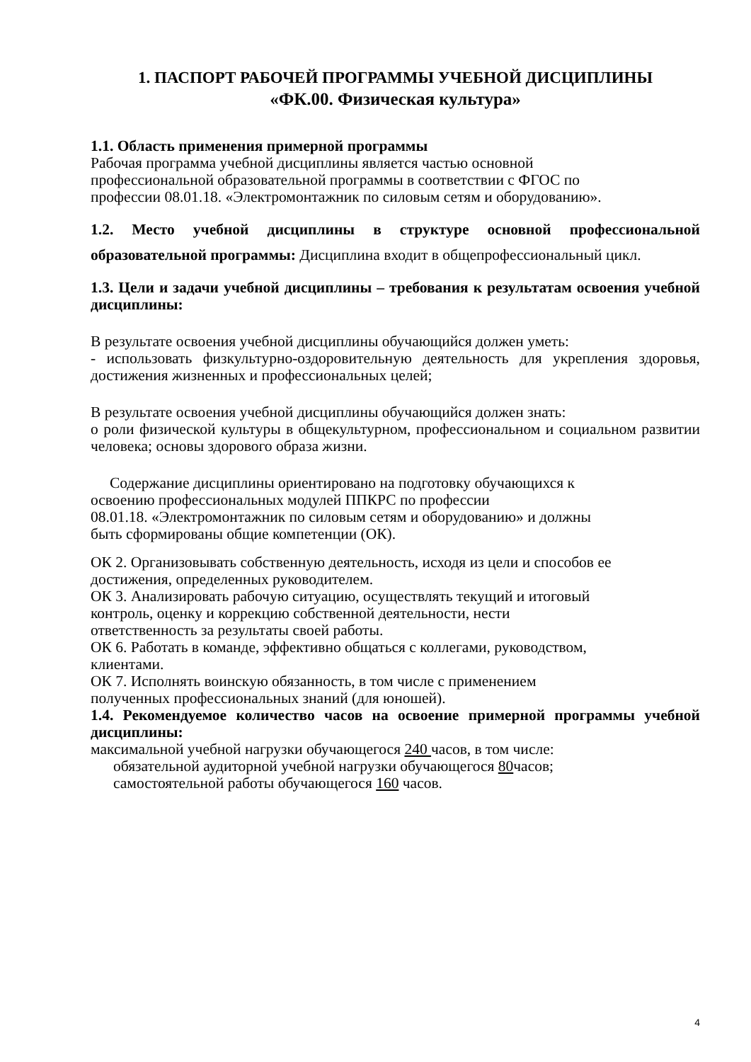1. ПАСПОРТ РАБОЧЕЙ ПРОГРАММЫ УЧЕБНОЙ ДИСЦИПЛИНЫ
«ФК.00. Физическая культура»
1.1. Область применения примерной программы
Рабочая программа учебной дисциплины является частью основной
профессиональной образовательной программы в соответствии с ФГОС по
профессии 08.01.18. «Электромонтажник по силовым сетям и оборудованию».
1.2. Место учебной дисциплины в структуре основной профессиональной образовательной программы: Дисциплина входит в общепрофессиональный цикл.
1.3. Цели и задачи учебной дисциплины – требования к результатам освоения учебной дисциплины:
В результате освоения учебной дисциплины обучающийся должен уметь:
- использовать физкультурно-оздоровительную деятельность для укрепления здоровья, достижения жизненных и профессиональных целей;
В результате освоения учебной дисциплины обучающийся должен знать:
о роли физической культуры в общекультурном, профессиональном и социальном развитии человека; основы здорового образа жизни.
Содержание дисциплины ориентировано на подготовку обучающихся к
освоению профессиональных модулей ППКРС по профессии
08.01.18. «Электромонтажник по силовым сетям и оборудованию» и должны
быть сформированы общие компетенции (ОК).
ОК 2. Организовывать собственную деятельность, исходя из цели и способов ее
достижения, определенных руководителем.
ОК 3. Анализировать рабочую ситуацию, осуществлять текущий и итоговый
контроль, оценку и коррекцию собственной деятельности, нести
ответственность за результаты своей работы.
ОК 6. Работать в команде, эффективно общаться с коллегами, руководством,
клиентами.
ОК 7. Исполнять воинскую обязанность, в том числе с применением
полученных профессиональных знаний (для юношей).
1.4. Рекомендуемое количество часов на освоение примерной программы учебной дисциплины:
максимальной учебной нагрузки обучающегося 240 часов, в том числе:
обязательной аудиторной учебной нагрузки обучающегося 80часов;
самостоятельной работы обучающегося 160 часов.
4